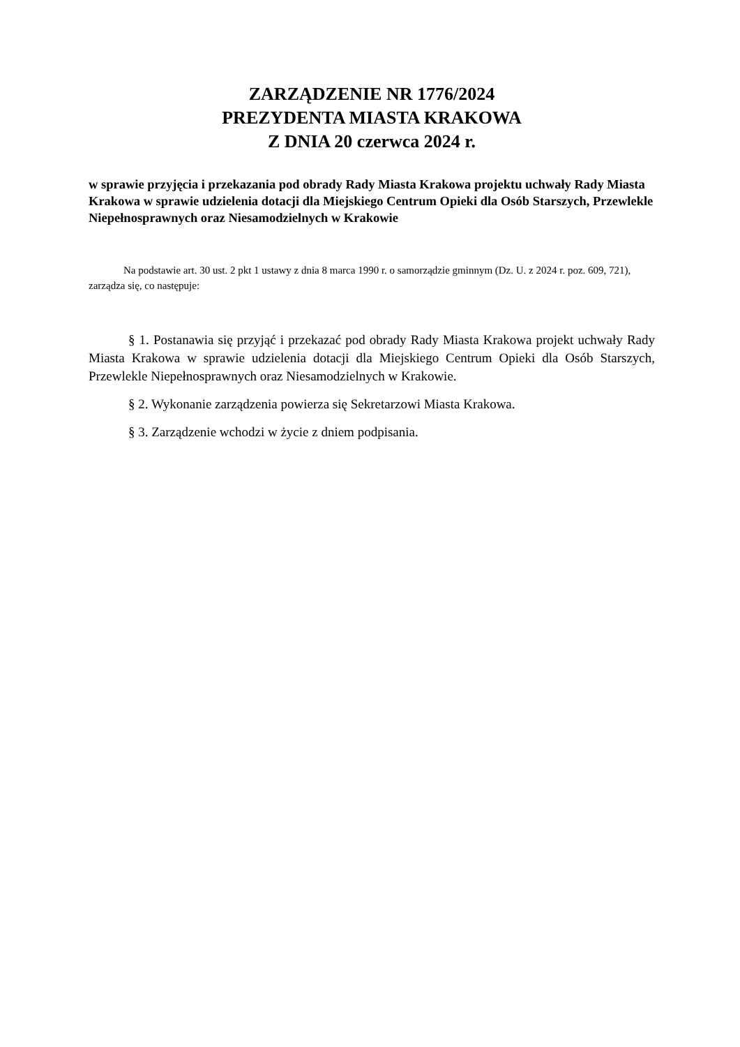ZARZĄDZENIE NR 1776/2024
PREZYDENTA MIASTA KRAKOWA
Z DNIA 20 czerwca 2024 r.
w sprawie przyjęcia i przekazania pod obrady Rady Miasta Krakowa projektu uchwały Rady Miasta Krakowa w sprawie udzielenia dotacji dla Miejskiego Centrum Opieki dla Osób Starszych, Przewlekle Niepełnosprawnych oraz Niesamodzielnych w Krakowie
Na podstawie art. 30 ust. 2 pkt 1 ustawy z dnia 8 marca 1990 r. o samorządzie gminnym (Dz. U. z 2024 r. poz. 609, 721), zarządza się, co następuje:
§ 1. Postanawia się przyjąć i przekazać pod obrady Rady Miasta Krakowa projekt uchwały Rady Miasta Krakowa w sprawie udzielenia dotacji dla Miejskiego Centrum Opieki dla Osób Starszych, Przewlekle Niepełnosprawnych oraz Niesamodzielnych w Krakowie.
§ 2. Wykonanie zarządzenia powierza się Sekretarzowi Miasta Krakowa.
§ 3. Zarządzenie wchodzi w życie z dniem podpisania.